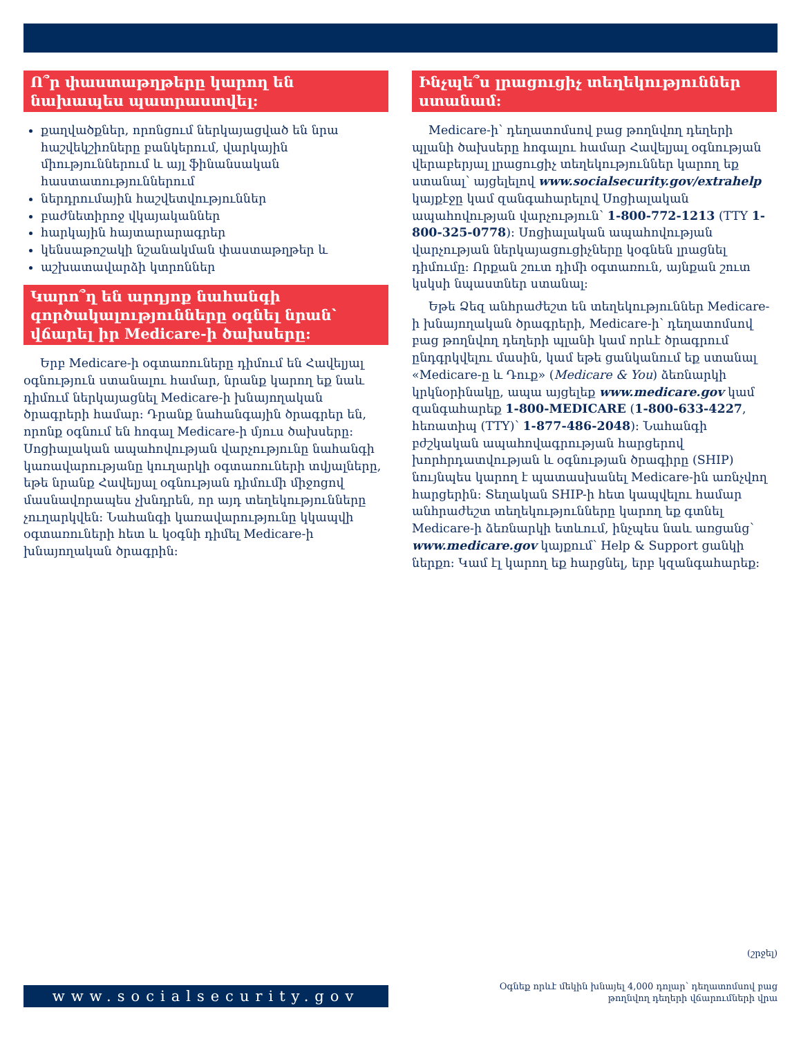Ո՞ր փաստաթղթերը կարող են նախապես պատրաստվել:
քաղվածքներ, որոնցում ներկայացված են նրա հաշվեկշիռները բանկերում, վարկային միություններում և այլ ֆինանսական հաստատություններում
ներդրումային հաշվետվություններ
բաժնետիրոջ վկայականներ
հարկային հայտարարագրեր
կենսաթոշակի նշանակման փաստաթղթեր և
աշխատավարձի կտրոններ
Կարո՞ղ են արդյոք նահանգի գործակալությունները օգնել նրան՝ վճարել իր Medicare-ի ծախսերը:
Երբ Medicare-ի օգտառուները դիմում են Հավելյալ օգնություն ստանալու համար, նրանք կարող եք նաև դիմում ներկայացնել Medicare-ի խնայողական ծրագրերի համար: Դրանք նահանգային ծրագրեր են, որոնք օգնում են հոգալ Medicare-ի մյուս ծախսերը: Սոցիալական ապահովության վարչությունը նահանգի կառավարությանը կուղարկի օգտառուների տվյալները, եթե նրանք Հավելյալ օգնության դիմումի միջոցով մասնավորապես չխնդրեն, որ այդ տեղեկությունները չուղարկվեն: Նահանգի կառավարությունը կկապվի օգտառուների հետ և կօգնի դիմել Medicare-ի խնայողական ծրագրին:
Ինչպե՞ս լրացուցիչ տեղեկություններ ստանամ:
Medicare-ի՝ դեղատոմսով բաց թողնվող դեղերի պլանի ծախսերը հոգալու համար Հավելյալ օգնության վերաբերյալ լրացուցիչ տեղեկություններ կարող եք ստանալ՝ այցելելով www.socialsecurity.gov/extrahelp կայքէջը կամ զանգահարելով Սոցիալական ապահովության վարչություն՝ 1-800-772-1213 (TTY 1-800-325-0778): Սոցիալական ապահովության վարչության ներկայացուցիչները կօգնեն լրացնել դիմումը: Որքան շուտ դիմի օգտառուն, այնքան շուտ կսկսի նպաստներ ստանալ:
Եթե Ձեզ անհրաժեշտ են տեղեկություններ Medicare-ի խնայողական ծրագրերի, Medicare-ի՝ դեղատոմսով բաց թողնվող դեղերի պլանի կամ որևէ ծրագրում ընդգրկվելու մասին, կամ եթե ցանկանում եք ստանալ «Medicare-ը և Դուք» (Medicare & You) ձեռնարկի կրկնօրինակը, ապա այցելեք www.medicare.gov կամ զանգահարեք 1-800-MEDICARE (1-800-633-4227, հեռատիպ (TTY)՝ 1-877-486-2048): Նահանգի բժշկական ապահովագրության հարցերով խորհրդատվության և օգնության ծրագիրը (SHIP) նույնպես կարող է պատասխանել Medicare-ին առնչվող հարցերին: Տեղական SHIP-ի հետ կապվելու համար անհրաժեշտ տեղեկությունները կարող եք գտնել Medicare-ի ձեռնարկի ետևում, ինչպես նաև առցանց՝ www.medicare.gov կայքում՝ Help & Support ցանկի ներքո: Կամ էլ կարող եք հարցնել, երբ կզանգահարեք:
(շրջել)
www.socialsecurity.gov
Օգնեք որևէ մեկին խնայել 4,000 դոլար՝ դեղատոմսով բաց
թողնվող դեղերի վճարումների վրա